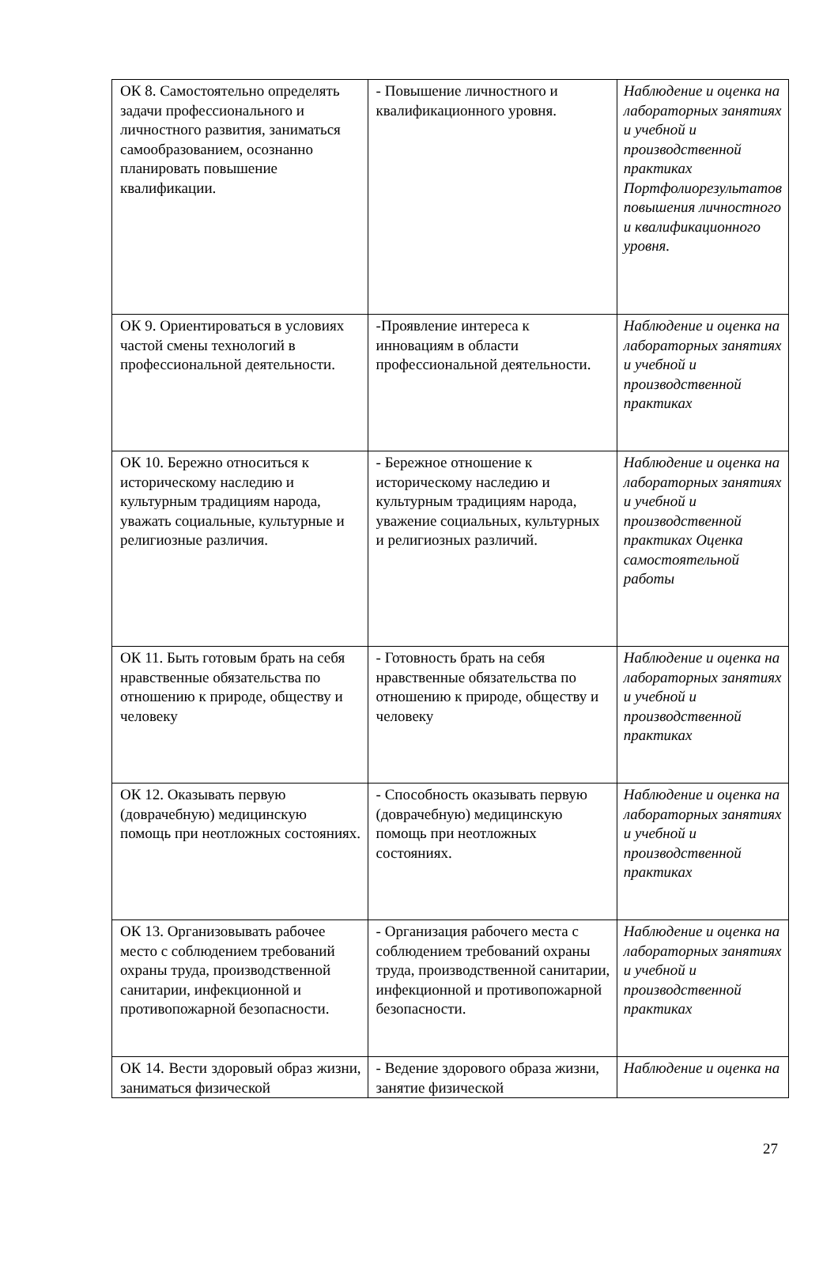| ОК 8. Самостоятельно определять задачи профессионального и личностного развития, заниматься самообразованием, осознанно планировать повышение квалификации. | - Повышение личностного и квалификационного уровня. | Наблюдение и оценка на лабораторных занятиях и учебной и производственной практиках Портфолиорезультатов повышения личностного и квалификационного уровня. |
| ОК 9. Ориентироваться в условиях частой смены технологий в профессиональной деятельности. | -Проявление интереса к инновациям в области профессиональной деятельности. | Наблюдение и оценка на лабораторных занятиях и учебной и производственной практиках |
| ОК 10. Бережно относиться к историческому наследию и культурным традициям народа, уважать социальные, культурные и религиозные различия. | - Бережное отношение к историческому наследию и культурным традициям народа, уважение социальных, культурных и религиозных различий. | Наблюдение и оценка на лабораторных занятиях и учебной и производственной практиках Оценка самостоятельной работы |
| ОК 11. Быть готовым брать на себя нравственные обязательства по отношению к природе, обществу и человеку | - Готовность брать на себя нравственные обязательства по отношению к природе, обществу и человеку | Наблюдение и оценка на лабораторных занятиях и учебной и производственной практиках |
| ОК 12. Оказывать первую (доврачебную) медицинскую помощь при неотложных состояниях. | - Способность оказывать первую (доврачебную) медицинскую помощь при неотложных состояниях. | Наблюдение и оценка на лабораторных занятиях и учебной и производственной практиках |
| ОК 13. Организовывать рабочее место с соблюдением требований охраны труда, производственной санитарии, инфекционной и противопожарной безопасности. | - Организация рабочего места с соблюдением требований охраны труда, производственной санитарии, инфекционной и противопожарной безопасности. | Наблюдение и оценка на лабораторных занятиях и учебной и производственной практиках |
| ОК 14. Вести здоровый образ жизни, заниматься физической | - Ведение здорового образа жизни, занятие физической | Наблюдение и оценка на |
27